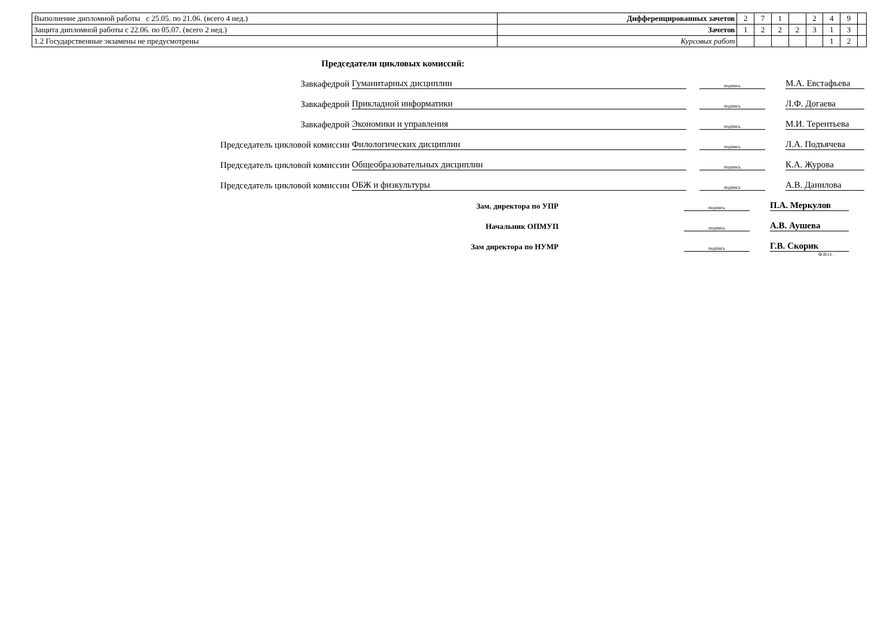| Выполнение дипломной работы с 25.05. по 21.06. (всего 4 нед.) | Дифференцированных зачетов | 2 | 7 | 1 | | 2 | 4 | 9 | |
| Защита дипломной работы с 22.06. по 05.07. (всего 2 нед.) | Зачетов | 1 | 2 | 2 | 2 | 3 | 1 | 3 | |
| 1.2 Государственные экзамены не предусмотрены | Курсовых работ | | | | | | 1 | 2 | |
Председатели цикловых комиссий:
Завкафедрой
Гуманитарных дисциплин
подпись
М.А. Евстафьева
Завкафедрой
Прикладной информатики
подпись
Л.Ф. Догаева
Завкафедрой
Экономики и управления
подпись
М.И. Терентьева
Председатель цикловой комиссии
Филологических дисциплин
подпись
Л.А. Подъячева
Председатель цикловой комиссии
Общеобразовательных дисциплин
подпись
К.А. Журова
Председатель цикловой комиссии
ОБЖ и физкультуры
подпись
А.В. Данилова
Зам. директора по УПР
подпись
П.А. Меркулов
Начальник ОПМУП
подпись
А.В. Аушева
Зам директора по НУМР
подпись
Г.В. Скорик
Ф.И.О.